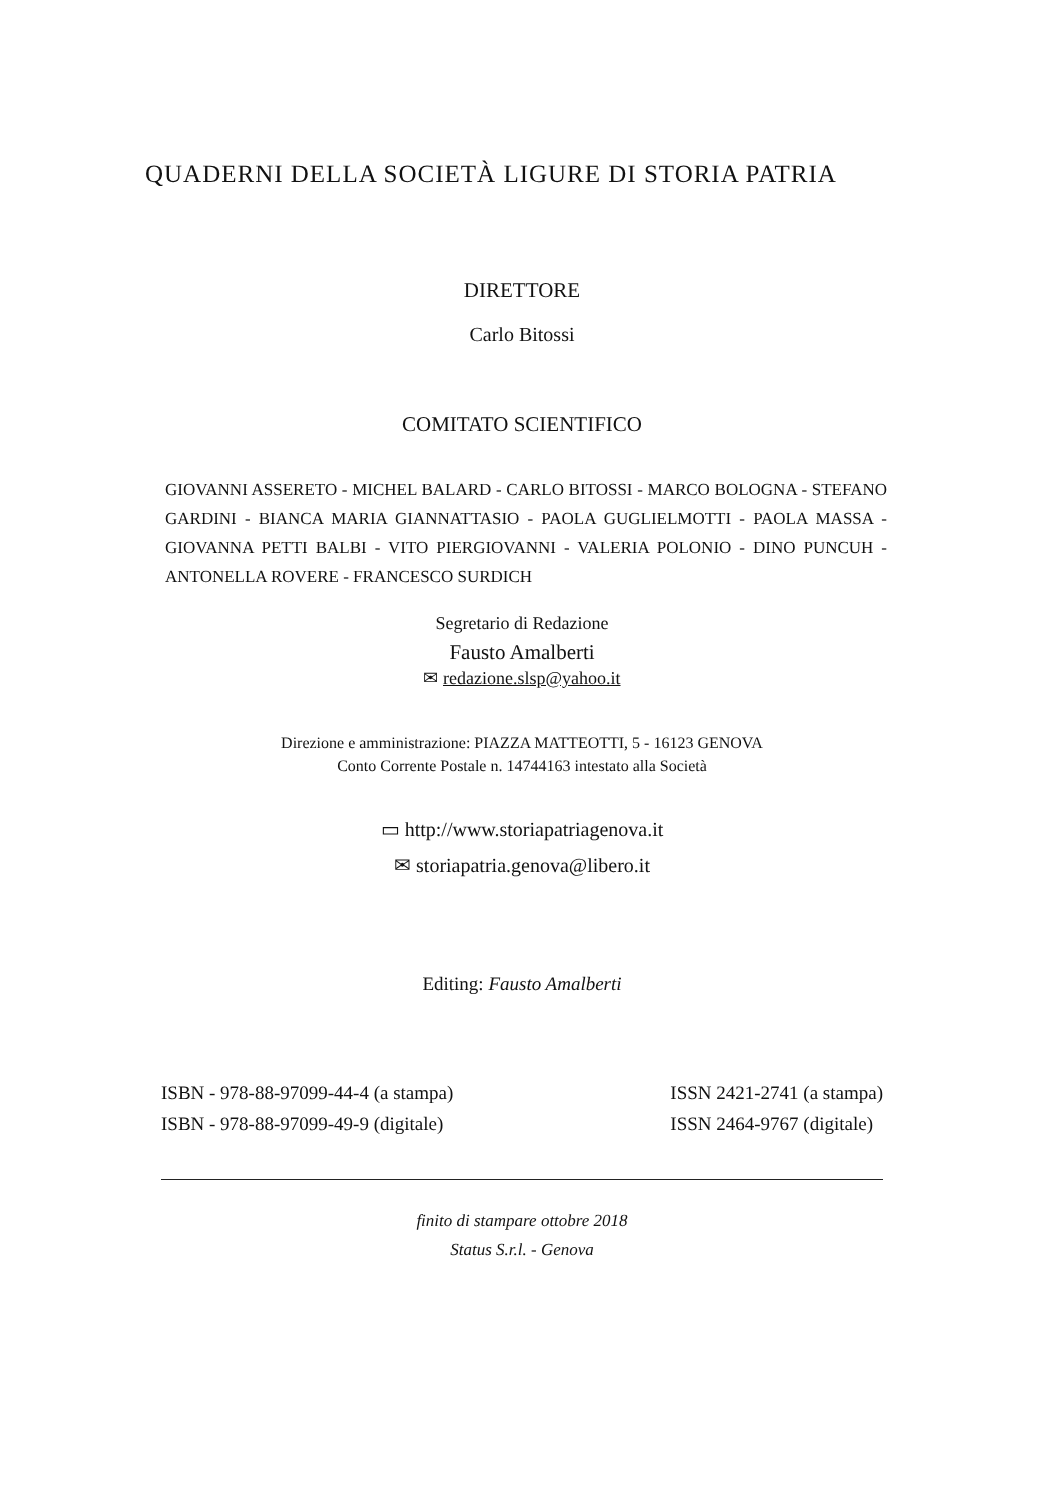QUADERNI DELLA SOCIETÀ LIGURE DI STORIA PATRIA
DIRETTORE
Carlo Bitossi
COMITATO SCIENTIFICO
GIOVANNI ASSERETO - MICHEL BALARD - CARLO BITOSSI - MARCO BOLOGNA - STEFANO GARDINI - BIANCA MARIA GIANNATTASIO - PAOLA GUGLIELMOTTI - PAOLA MASSA - GIOVANNA PETTI BALBI - VITO PIERGIOVANNI - VALERIA POLONIO - DINO PUNCUH - ANTONELLA ROVERE - FRANCESCO SURDICH
Segretario di Redazione
Fausto Amalberti
✉ redazione.slsp@yahoo.it
Direzione e amministrazione: PIAZZA MATTEOTTI, 5 - 16123 GENOVA
Conto Corrente Postale n. 14744163 intestato alla Società
▭ http://www.storiapatriagenova.it
✉ storiapatria.genova@libero.it
Editing: Fausto Amalberti
ISBN - 978-88-97099-44-4 (a stampa)
ISBN - 978-88-97099-49-9 (digitale)
ISSN 2421-2741 (a stampa)
ISSN 2464-9767 (digitale)
finito di stampare ottobre 2018
Status S.r.l. - Genova